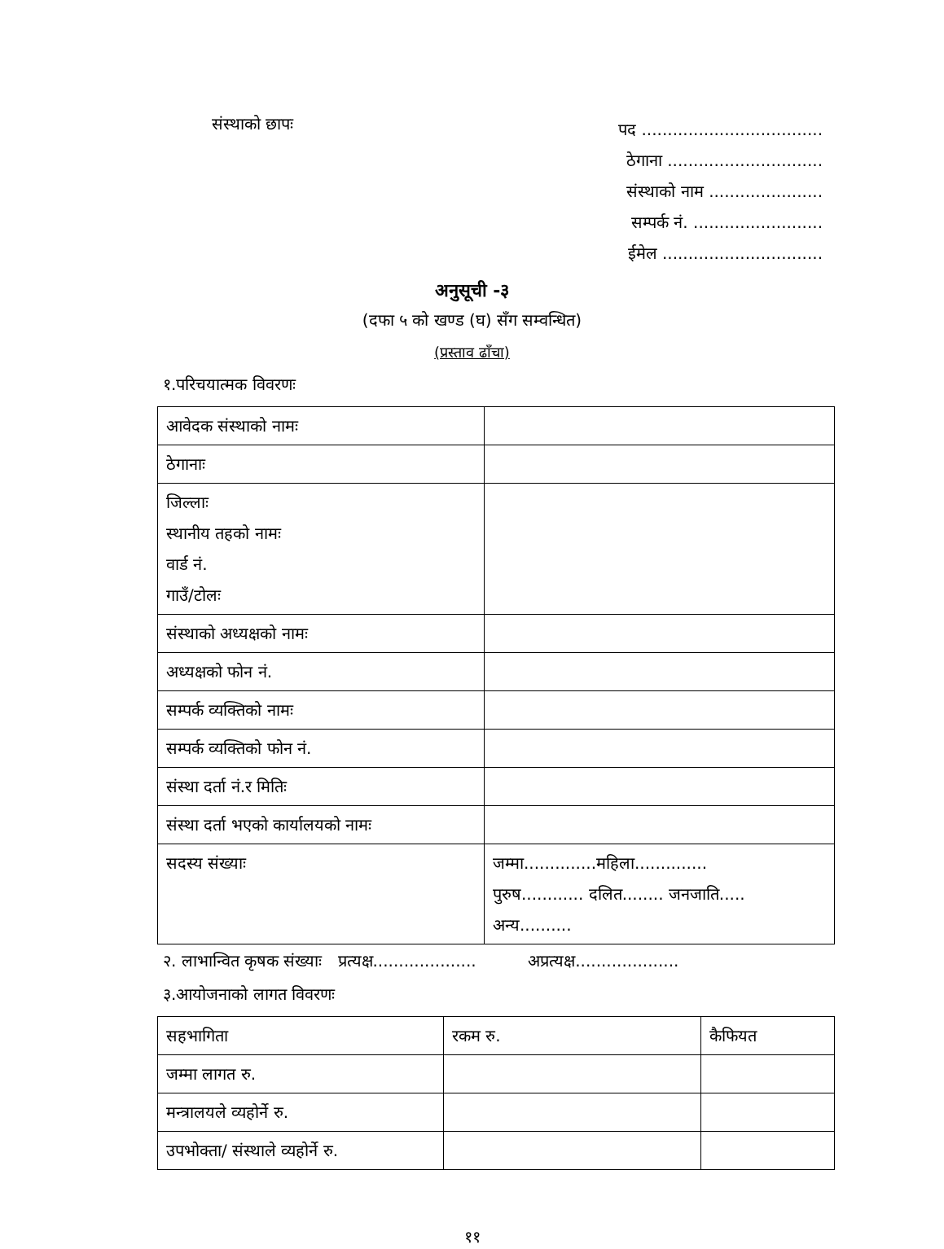संस्थाको छापः
पद ...................................
ठेगाना ..............................
संस्थाको नाम ......................
सम्पर्क नं. .........................
ईमेल ...............................
अनुसूची -३
(दफा ५ को खण्ड (घ) सँग सम्वन्धित)
(प्रस्ताव ढाँचा)
१.परिचयात्मक विवरणः
| आवेदक संस्थाको नामः | |
| ठेगानाः | |
| जिल्लाः स्थानीय तहको नामः वार्ड नं. गाउँ/टोलः | |
| संस्थाको अध्यक्षको नामः | |
| अध्यक्षको फोन नं. | |
| सम्पर्क व्यक्तिको नामः | |
| सम्पर्क व्यक्तिको फोन नं. | |
| संस्था दर्ता नं.र मितिः | |
| संस्था दर्ता भएको कार्यालयको नामः | |
| सदस्य संख्याः | जम्मा..............महिला.............. पुरुष............ दलित........ जनजाति..... अन्य.......... |
२. लाभान्वित कृषक संख्याः प्रत्यक्ष.................... अप्रत्यक्ष....................
३.आयोजनाको लागत विवरणः
| सहभागिता | रकम रु. | कैफियत |
| जम्मा लागत रु. | | |
| मन्त्रालयले व्यहोर्ने रु. | | |
| उपभोक्ता/ संस्थाले व्यहोर्ने रु. | | |
११